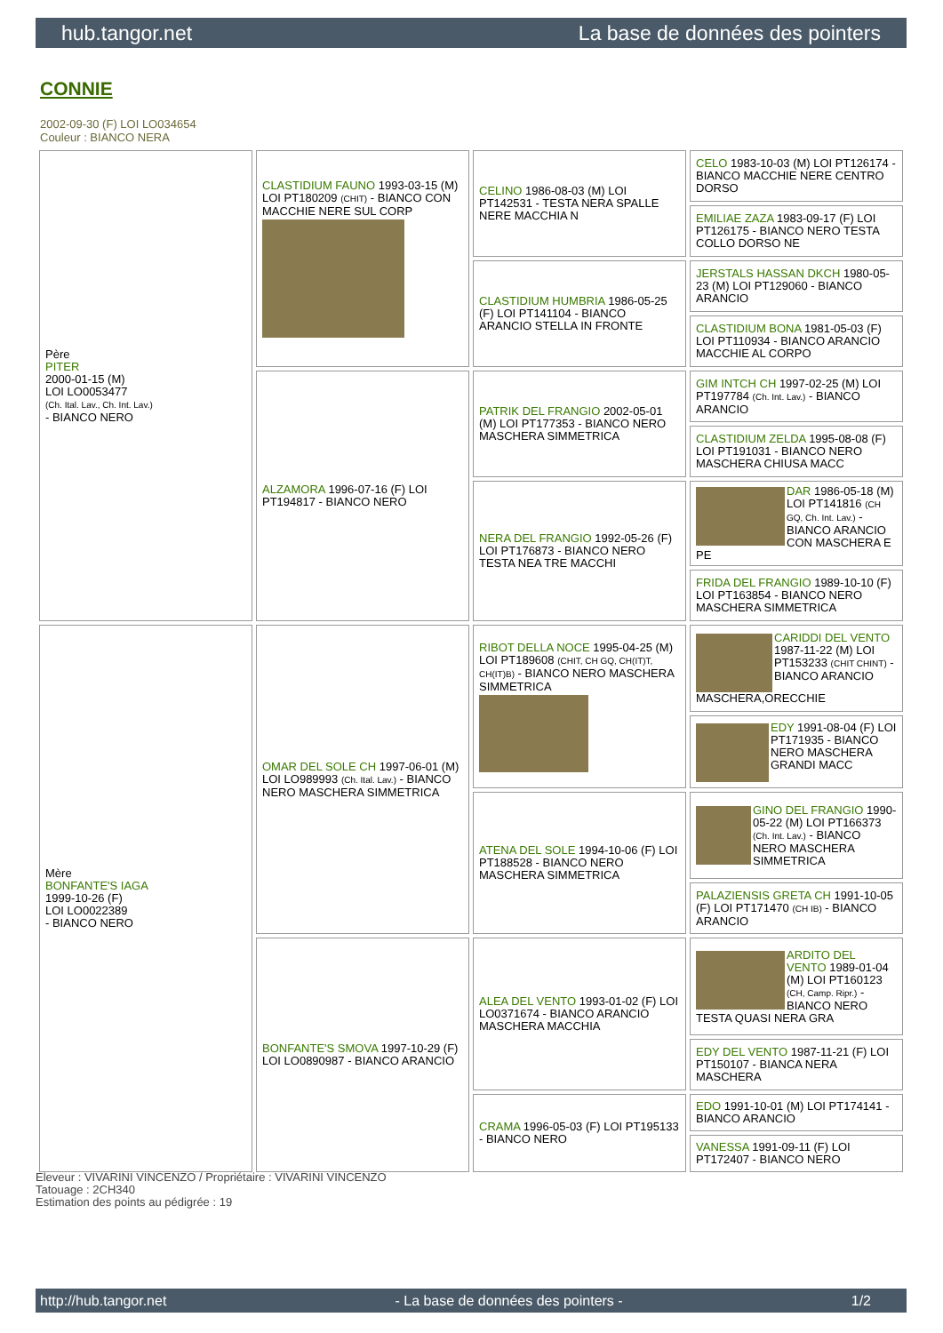hub.tangor.net La base de données des pointers
CONNIE
2002-09-30 (F) LOI LO034654
Couleur : BIANCO NERA
| Père PITER 2000-01-15 (M) LOI LO0053477 (Ch. Ital. Lav., Ch. Int. Lav.) - BIANCO NERO | CLASTIDIUM FAUNO 1993-03-15 (M) LOI PT180209 (CHIT) - BIANCO CON MACCHIE NERE SUL CORP | CELINO 1986-08-03 (M) LOI PT142531 - TESTA NERA SPALLE NERE MACCHIA N | CELO 1983-10-03 (M) LOI PT126174 - BIANCO MACCHIE NERE CENTRO DORSO |
| | | | EMILIAE ZAZA 1983-09-17 (F) LOI PT126175 - BIANCO NERO TESTA COLLO DORSO NE |
| | | CLASTIDIUM HUMBRIA 1986-05-25 (F) LOI PT141104 - BIANCO ARANCIO STELLA IN FRONTE | JERSTALS HASSAN DKCH 1980-05-23 (M) LOI PT129060 - BIANCO ARANCIO |
| | | | CLASTIDIUM BONA 1981-05-03 (F) LOI PT110934 - BIANCO ARANCIO MACCHIE AL CORPO |
| | ALZAMORA 1996-07-16 (F) LOI PT194817 - BIANCO NERO | PATRIK DEL FRANGIO 2002-05-01 (M) LOI PT177353 - BIANCO NERO MASCHERA SIMMETRICA | GIM INTCH CH 1997-02-25 (M) LOI PT197784 (Ch. Int. Lav.) - BIANCO ARANCIO |
| | | | CLASTIDIUM ZELDA 1995-08-08 (F) LOI PT191031 - BIANCO NERO MASCHERA CHIUSA MACC |
| | | NERA DEL FRANGIO 1992-05-26 (F) LOI PT176873 - BIANCO NERO TESTA NEA TRE MACCHI | DAR 1986-05-18 (M) LOI PT141816 (CH GQ, Ch. Int. Lav.) - BIANCO ARANCIO CON MASCHERA E PE |
| | | | FRIDA DEL FRANGIO 1989-10-10 (F) LOI PT163854 - BIANCO NERO MASCHERA SIMMETRICA |
| Mère BONFANTE'S IAGA 1999-10-26 (F) LOI LO0022389 - BIANCO NERO | OMAR DEL SOLE CH 1997-06-01 (M) LOI LO989993 (Ch. Ital. Lav.) - BIANCO NERO MASCHERA SIMMETRICA | RIBOT DELLA NOCE 1995-04-25 (M) LOI PT189608 (CHIT, CH GQ, CH(IT)T, CH(IT)B) - BIANCO NERO MASCHERA SIMMETRICA | CARIDDI DEL VENTO 1987-11-22 (M) LOI PT153233 (CHIT CHINT) - BIANCO ARANCIO MASCHERA,ORECCHIE |
| | | | EDY 1991-08-04 (F) LOI PT171935 - BIANCO NERO MASCHERA GRANDI MACC |
| | | ATENA DEL SOLE 1994-10-06 (F) LOI PT188528 - BIANCO NERO MASCHERA SIMMETRICA | GINO DEL FRANGIO 1990-05-22 (M) LOI PT166373 (Ch. Int. Lav.) - BIANCO NERO MASCHERA SIMMETRICA |
| | | | PALAZIENSIS GRETA CH 1991-10-05 (F) LOI PT171470 (CH IB) - BIANCO ARANCIO |
| | BONFANTE'S SMOVA 1997-10-29 (F) LOI LO0890987 - BIANCO ARANCIO | ALEA DEL VENTO 1993-01-02 (F) LOI LO0371674 - BIANCO ARANCIO MASCHERA MACCHIA | ARDITO DEL VENTO 1989-01-04 (M) LOI PT160123 (CH, Camp. Ripr.) - BIANCO NERO TESTA QUASI NERA GRA |
| | | | EDY DEL VENTO 1987-11-21 (F) LOI PT150107 - BIANCA NERA MASCHERA |
| | | CRAMA 1996-05-03 (F) LOI PT195133 - BIANCO NERO | EDO 1991-10-01 (M) LOI PT174141 - BIANCO ARANCIO |
| | | | VANESSA 1991-09-11 (F) LOI PT172407 - BIANCO NERO |
Eleveur : VIVARINI VINCENZO / Propriétaire : VIVARINI VINCENZO
Tatouage : 2CH340
Estimation des points au pédigrée : 19
http://hub.tangor.net - La base de données des pointers - 1/2